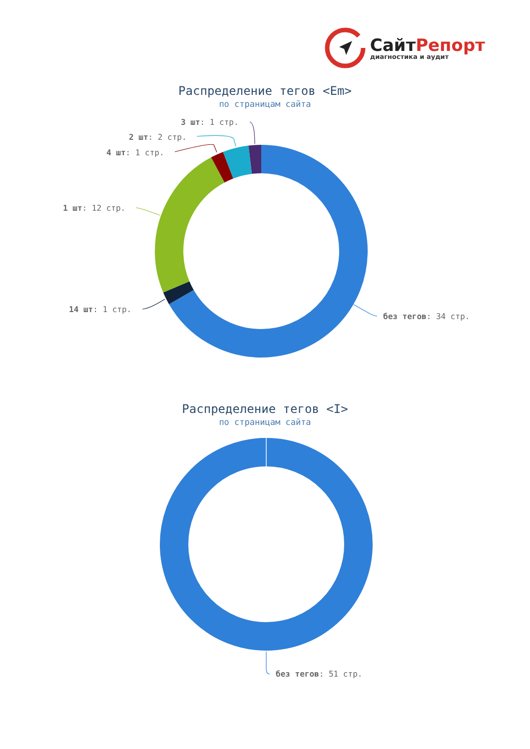СайтРепорт
диагностика и аудит
Распределение тегов <Em>
по страницам сайта
3 шт: 1 стр.
2 шт: 2 стр.
4 шт: 1 стр.
1 шт: 12 стр.
14 шт: 1 стр.
без тегов: 34 стр.
Распределение тегов <I>
по страницам сайта
без тегов: 51 стр.